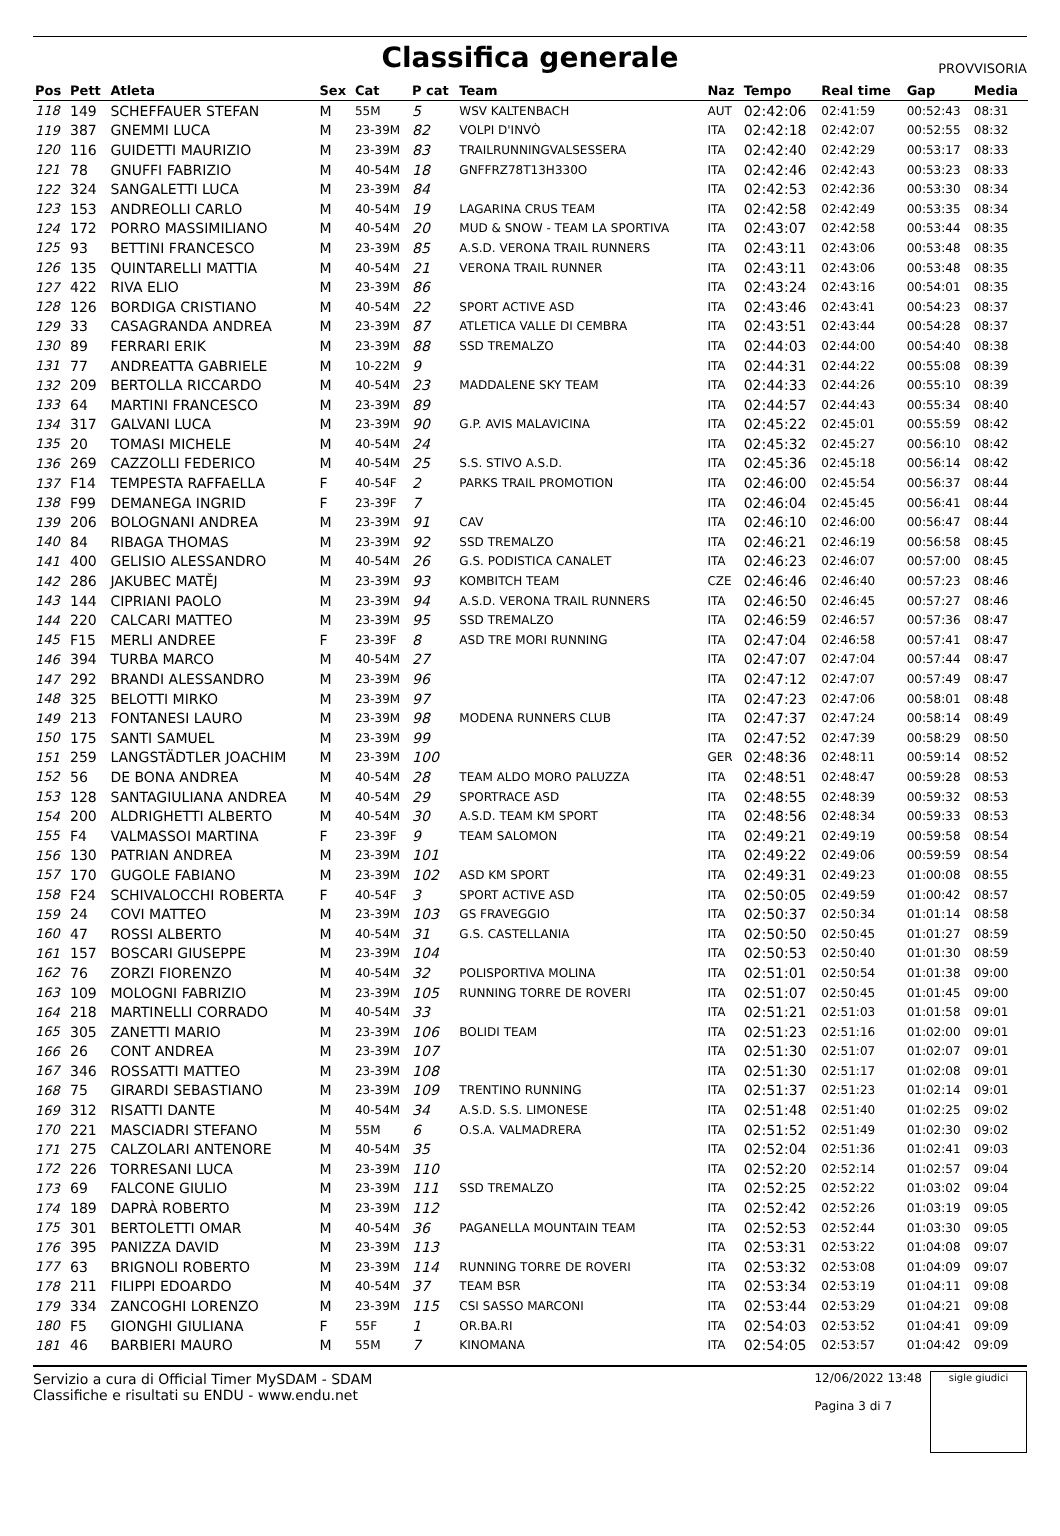Classifica generale
PROVVISORIA
| Pos | Pett | Atleta | Sex | Cat | P cat | Team | Naz | Tempo | Real time | Gap | Media |
| --- | --- | --- | --- | --- | --- | --- | --- | --- | --- | --- | --- |
| 118 | 149 | SCHEFFAUER STEFAN | M | 55M | 5 | WSV KALTENBACH | AUT | 02:42:06 | 02:41:59 | 00:52:43 | 08:31 |
| 119 | 387 | GNEMMI LUCA | M | 23-39M | 82 | VOLPI D'INVÒ | ITA | 02:42:18 | 02:42:07 | 00:52:55 | 08:32 |
| 120 | 116 | GUIDETTI MAURIZIO | M | 23-39M | 83 | TRAILRUNNINGVALSESSERA | ITA | 02:42:40 | 02:42:29 | 00:53:17 | 08:33 |
| 121 | 78 | GNUFFI FABRIZIO | M | 40-54M | 18 | GNFFRZ78T13H330O | ITA | 02:42:46 | 02:42:43 | 00:53:23 | 08:33 |
| 122 | 324 | SANGALETTI LUCA | M | 23-39M | 84 | | ITA | 02:42:53 | 02:42:36 | 00:53:30 | 08:34 |
| 123 | 153 | ANDREOLLI CARLO | M | 40-54M | 19 | LAGARINA CRUS TEAM | ITA | 02:42:58 | 02:42:49 | 00:53:35 | 08:34 |
| 124 | 172 | PORRO MASSIMILIANO | M | 40-54M | 20 | MUD & SNOW - TEAM LA SPORTIVA | ITA | 02:43:07 | 02:42:58 | 00:53:44 | 08:35 |
| 125 | 93 | BETTINI FRANCESCO | M | 23-39M | 85 | A.S.D. VERONA TRAIL RUNNERS | ITA | 02:43:11 | 02:43:06 | 00:53:48 | 08:35 |
| 126 | 135 | QUINTARELLI MATTIA | M | 40-54M | 21 | VERONA TRAIL RUNNER | ITA | 02:43:11 | 02:43:06 | 00:53:48 | 08:35 |
| 127 | 422 | RIVA ELIO | M | 23-39M | 86 | | ITA | 02:43:24 | 02:43:16 | 00:54:01 | 08:35 |
| 128 | 126 | BORDIGA CRISTIANO | M | 40-54M | 22 | SPORT ACTIVE ASD | ITA | 02:43:46 | 02:43:41 | 00:54:23 | 08:37 |
| 129 | 33 | CASAGRANDA ANDREA | M | 23-39M | 87 | ATLETICA VALLE DI CEMBRA | ITA | 02:43:51 | 02:43:44 | 00:54:28 | 08:37 |
| 130 | 89 | FERRARI ERIK | M | 23-39M | 88 | SSD TREMALZO | ITA | 02:44:03 | 02:44:00 | 00:54:40 | 08:38 |
| 131 | 77 | ANDREATTA GABRIELE | M | 10-22M | 9 | | ITA | 02:44:31 | 02:44:22 | 00:55:08 | 08:39 |
| 132 | 209 | BERTOLLA RICCARDO | M | 40-54M | 23 | MADDALENE SKY TEAM | ITA | 02:44:33 | 02:44:26 | 00:55:10 | 08:39 |
| 133 | 64 | MARTINI FRANCESCO | M | 23-39M | 89 | | ITA | 02:44:57 | 02:44:43 | 00:55:34 | 08:40 |
| 134 | 317 | GALVANI LUCA | M | 23-39M | 90 | G.P. AVIS MALAVICINA | ITA | 02:45:22 | 02:45:01 | 00:55:59 | 08:42 |
| 135 | 20 | TOMASI MICHELE | M | 40-54M | 24 | | ITA | 02:45:32 | 02:45:27 | 00:56:10 | 08:42 |
| 136 | 269 | CAZZOLLI FEDERICO | M | 40-54M | 25 | S.S. STIVO A.S.D. | ITA | 02:45:36 | 02:45:18 | 00:56:14 | 08:42 |
| 137 | F14 | TEMPESTA RAFFAELLA | F | 40-54F | 2 | PARKS TRAIL PROMOTION | ITA | 02:46:00 | 02:45:54 | 00:56:37 | 08:44 |
| 138 | F99 | DEMANEGA INGRID | F | 23-39F | 7 | | ITA | 02:46:04 | 02:45:45 | 00:56:41 | 08:44 |
| 139 | 206 | BOLOGNANI ANDREA | M | 23-39M | 91 | CAV | ITA | 02:46:10 | 02:46:00 | 00:56:47 | 08:44 |
| 140 | 84 | RIBAGA THOMAS | M | 23-39M | 92 | SSD TREMALZO | ITA | 02:46:21 | 02:46:19 | 00:56:58 | 08:45 |
| 141 | 400 | GELISIO ALESSANDRO | M | 40-54M | 26 | G.S. PODISTICA CANALET | ITA | 02:46:23 | 02:46:07 | 00:57:00 | 08:45 |
| 142 | 286 | JAKUBEC MATĚJ | M | 23-39M | 93 | KOMBITCH TEAM | CZE | 02:46:46 | 02:46:40 | 00:57:23 | 08:46 |
| 143 | 144 | CIPRIANI PAOLO | M | 23-39M | 94 | A.S.D. VERONA TRAIL RUNNERS | ITA | 02:46:50 | 02:46:45 | 00:57:27 | 08:46 |
| 144 | 220 | CALCARI MATTEO | M | 23-39M | 95 | SSD TREMALZO | ITA | 02:46:59 | 02:46:57 | 00:57:36 | 08:47 |
| 145 | F15 | MERLI ANDREE | F | 23-39F | 8 | ASD TRE MORI RUNNING | ITA | 02:47:04 | 02:46:58 | 00:57:41 | 08:47 |
| 146 | 394 | TURBA MARCO | M | 40-54M | 27 | | ITA | 02:47:07 | 02:47:04 | 00:57:44 | 08:47 |
| 147 | 292 | BRANDI ALESSANDRO | M | 23-39M | 96 | | ITA | 02:47:12 | 02:47:07 | 00:57:49 | 08:47 |
| 148 | 325 | BELOTTI MIRKO | M | 23-39M | 97 | | ITA | 02:47:23 | 02:47:06 | 00:58:01 | 08:48 |
| 149 | 213 | FONTANESI LAURO | M | 23-39M | 98 | MODENA RUNNERS CLUB | ITA | 02:47:37 | 02:47:24 | 00:58:14 | 08:49 |
| 150 | 175 | SANTI SAMUEL | M | 23-39M | 99 | | ITA | 02:47:52 | 02:47:39 | 00:58:29 | 08:50 |
| 151 | 259 | LANGSTÄDTLER JOACHIM | M | 23-39M | 100 | | GER | 02:48:36 | 02:48:11 | 00:59:14 | 08:52 |
| 152 | 56 | DE BONA ANDREA | M | 40-54M | 28 | TEAM ALDO MORO PALUZZA | ITA | 02:48:51 | 02:48:47 | 00:59:28 | 08:53 |
| 153 | 128 | SANTAGIULIANA ANDREA | M | 40-54M | 29 | SPORTRACE ASD | ITA | 02:48:55 | 02:48:39 | 00:59:32 | 08:53 |
| 154 | 200 | ALDRIGHETTI ALBERTO | M | 40-54M | 30 | A.S.D. TEAM KM SPORT | ITA | 02:48:56 | 02:48:34 | 00:59:33 | 08:53 |
| 155 | F4 | VALMASSOI MARTINA | F | 23-39F | 9 | TEAM SALOMON | ITA | 02:49:21 | 02:49:19 | 00:59:58 | 08:54 |
| 156 | 130 | PATRIAN ANDREA | M | 23-39M | 101 | | ITA | 02:49:22 | 02:49:06 | 00:59:59 | 08:54 |
| 157 | 170 | GUGOLE FABIANO | M | 23-39M | 102 | ASD KM SPORT | ITA | 02:49:31 | 02:49:23 | 01:00:08 | 08:55 |
| 158 | F24 | SCHIVALOCCHI ROBERTA | F | 40-54F | 3 | SPORT ACTIVE ASD | ITA | 02:50:05 | 02:49:59 | 01:00:42 | 08:57 |
| 159 | 24 | COVI MATTEO | M | 23-39M | 103 | GS FRAVEGGIO | ITA | 02:50:37 | 02:50:34 | 01:01:14 | 08:58 |
| 160 | 47 | ROSSI ALBERTO | M | 40-54M | 31 | G.S. CASTELLANIA | ITA | 02:50:50 | 02:50:45 | 01:01:27 | 08:59 |
| 161 | 157 | BOSCARI GIUSEPPE | M | 23-39M | 104 | | ITA | 02:50:53 | 02:50:40 | 01:01:30 | 08:59 |
| 162 | 76 | ZORZI FIORENZO | M | 40-54M | 32 | POLISPORTIVA MOLINA | ITA | 02:51:01 | 02:50:54 | 01:01:38 | 09:00 |
| 163 | 109 | MOLOGNI FABRIZIO | M | 23-39M | 105 | RUNNING TORRE DE ROVERI | ITA | 02:51:07 | 02:50:45 | 01:01:45 | 09:00 |
| 164 | 218 | MARTINELLI CORRADO | M | 40-54M | 33 | | ITA | 02:51:21 | 02:51:03 | 01:01:58 | 09:01 |
| 165 | 305 | ZANETTI MARIO | M | 23-39M | 106 | BOLIDI TEAM | ITA | 02:51:23 | 02:51:16 | 01:02:00 | 09:01 |
| 166 | 26 | CONT ANDREA | M | 23-39M | 107 | | ITA | 02:51:30 | 02:51:07 | 01:02:07 | 09:01 |
| 167 | 346 | ROSSATTI MATTEO | M | 23-39M | 108 | | ITA | 02:51:30 | 02:51:17 | 01:02:08 | 09:01 |
| 168 | 75 | GIRARDI SEBASTIANO | M | 23-39M | 109 | TRENTINO RUNNING | ITA | 02:51:37 | 02:51:23 | 01:02:14 | 09:01 |
| 169 | 312 | RISATTI DANTE | M | 40-54M | 34 | A.S.D. S.S. LIMONESE | ITA | 02:51:48 | 02:51:40 | 01:02:25 | 09:02 |
| 170 | 221 | MASCIADRI STEFANO | M | 55M | 6 | O.S.A. VALMADRERA | ITA | 02:51:52 | 02:51:49 | 01:02:30 | 09:02 |
| 171 | 275 | CALZOLARI ANTENORE | M | 40-54M | 35 | | ITA | 02:52:04 | 02:51:36 | 01:02:41 | 09:03 |
| 172 | 226 | TORRESANI LUCA | M | 23-39M | 110 | | ITA | 02:52:20 | 02:52:14 | 01:02:57 | 09:04 |
| 173 | 69 | FALCONE GIULIO | M | 23-39M | 111 | SSD TREMALZO | ITA | 02:52:25 | 02:52:22 | 01:03:02 | 09:04 |
| 174 | 189 | DAPRÀ ROBERTO | M | 23-39M | 112 | | ITA | 02:52:42 | 02:52:26 | 01:03:19 | 09:05 |
| 175 | 301 | BERTOLETTI OMAR | M | 40-54M | 36 | PAGANELLA MOUNTAIN TEAM | ITA | 02:52:53 | 02:52:44 | 01:03:30 | 09:05 |
| 176 | 395 | PANIZZA DAVID | M | 23-39M | 113 | | ITA | 02:53:31 | 02:53:22 | 01:04:08 | 09:07 |
| 177 | 63 | BRIGNOLI ROBERTO | M | 23-39M | 114 | RUNNING TORRE DE ROVERI | ITA | 02:53:32 | 02:53:08 | 01:04:09 | 09:07 |
| 178 | 211 | FILIPPI EDOARDO | M | 40-54M | 37 | TEAM BSR | ITA | 02:53:34 | 02:53:19 | 01:04:11 | 09:08 |
| 179 | 334 | ZANCOGHI LORENZO | M | 23-39M | 115 | CSI SASSO MARCONI | ITA | 02:53:44 | 02:53:29 | 01:04:21 | 09:08 |
| 180 | F5 | GIONGHI GIULIANA | F | 55F | 1 | OR.BA.RI | ITA | 02:54:03 | 02:53:52 | 01:04:41 | 09:09 |
| 181 | 46 | BARBIERI MAURO | M | 55M | 7 | KINOMANA | ITA | 02:54:05 | 02:53:57 | 01:04:42 | 09:09 |
Servizio a cura di Official Timer MySDAM - SDAM
Classifiche e risultati su ENDU - www.endu.net
12/06/2022 13:48
Pagina 3 di 7
sigle giudici